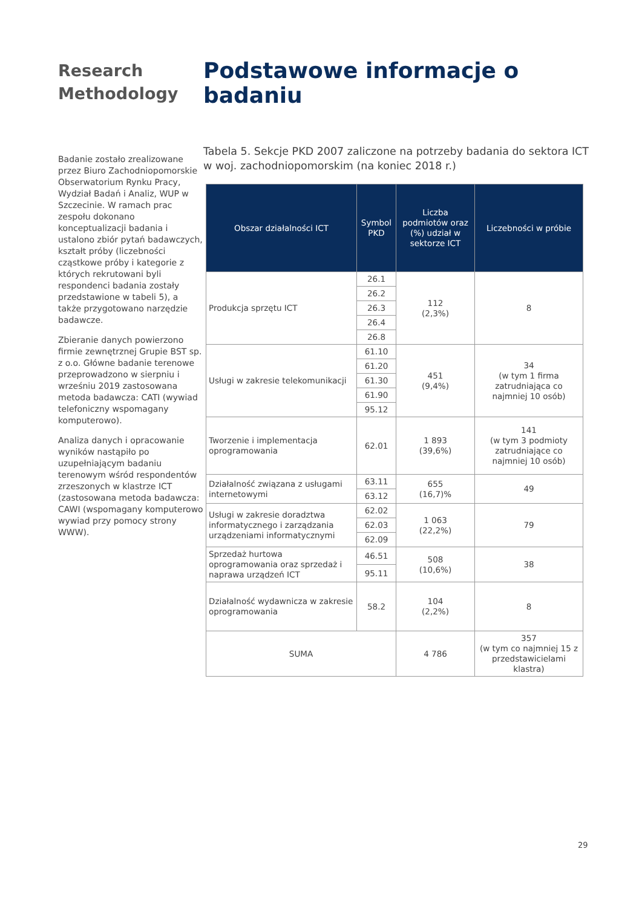Research Methodology
Badanie zostało zrealizowane przez Biuro Zachodniopomorskie Obserwatorium Rynku Pracy, Wydział Badań i Analiz, WUP w Szczecinie. W ramach prac zespołu dokonano konceptualizacji badania i ustalono zbiór pytań badawczych, kształt próby (liczebności cząstkowe próby i kategorie z których rekrutowani byli respondenci badania zostały przedstawione w tabeli 5), a także przygotowano narzędzie badawcze.
Zbieranie danych powierzono firmie zewnętrznej Grupie BST sp. z o.o. Główne badanie terenowe przeprowadzono w sierpniu i wrześniu 2019 zastosowana metoda badawcza: CATI (wywiad telefoniczny wspomagany komputerowo).
Analiza danych i opracowanie wyników nastąpiło po uzupełniającym badaniu terenowym wśród respondentów zrzeszonych w klastrze ICT (zastosowana metoda badawcza: CAWI (wspomagany komputerowo wywiad przy pomocy strony WWW).
Podstawowe informacje o badaniu
Tabela 5. Sekcje PKD 2007 zaliczone na potrzeby badania do sektora ICT w woj. zachodniopomorskim (na koniec 2018 r.)
| Obszar działalności ICT | Symbol PKD | Liczba podmiotów oraz (%) udział w sektorze ICT | Liczebności w próbie |
| --- | --- | --- | --- |
| Produkcja sprzętu ICT | 26.1 | 112 (2,3%) | 8 |
| | 26.2 | | |
| | 26.3 | | |
| | 26.4 | | |
| | 26.8 | | |
| Usługi w zakresie telekomunikacji | 61.10 | 451 (9,4%) | 34 (w tym 1 firma zatrudniająca co najmniej 10 osób) |
| | 61.20 | | |
| | 61.30 | | |
| | 61.90 | | |
| | 95.12 | | |
| Tworzenie i implementacja oprogramowania | 62.01 | 1 893 (39,6%) | 141 (w tym 3 podmioty zatrudniające co najmniej 10 osób) |
| Działalność związana z usługami internetowymi | 63.11 | 655 (16,7)% | 49 |
| | 63.12 | | |
| Usługi w zakresie doradztwa informatycznego i zarządzania urządzeniami informatycznymi | 62.02 | 1 063 (22,2%) | 79 |
| | 62.03 | | |
| | 62.09 | | |
| Sprzedaż hurtowa oprogramowania oraz sprzedaż i naprawa urządzeń ICT | 46.51 | 508 (10,6%) | 38 |
| | 95.11 | | |
| Działalność wydawnicza w zakresie oprogramowania | 58.2 | 104 (2,2%) | 8 |
| SUMA | | 4 786 | 357 (w tym co najmniej 15 z przedstawicielami klastra) |
29